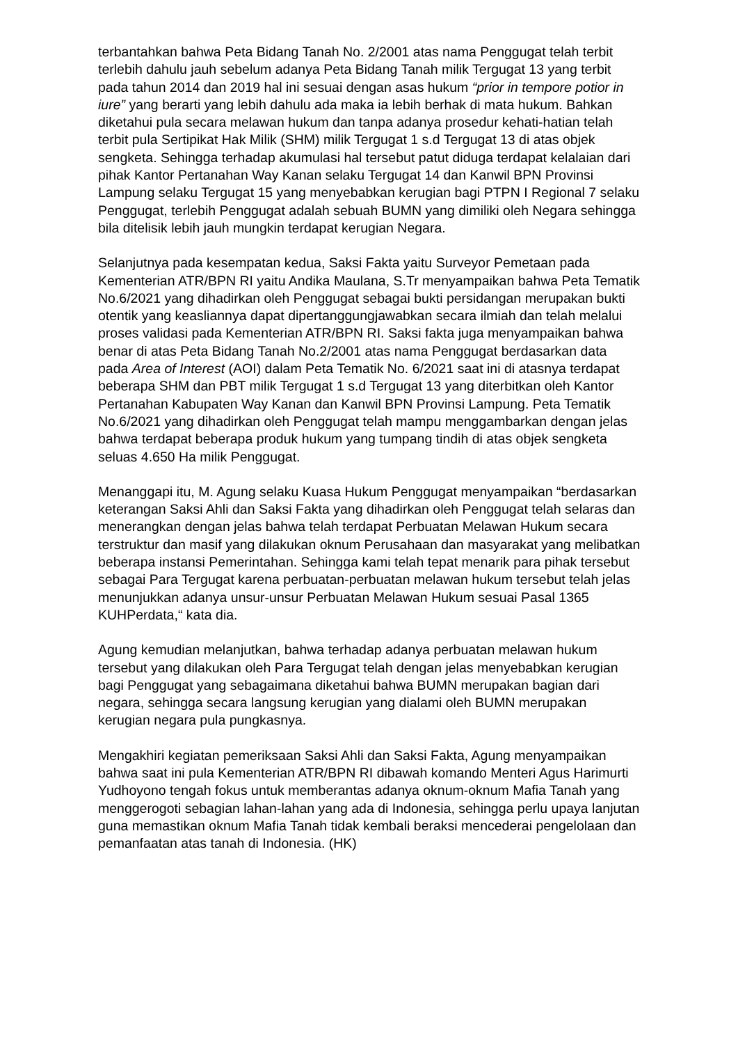terbantahkan bahwa Peta Bidang Tanah No. 2/2001 atas nama Penggugat telah terbit terlebih dahulu jauh sebelum adanya Peta Bidang Tanah milik Tergugat 13 yang terbit pada tahun 2014 dan 2019 hal ini sesuai dengan asas hukum “prior in tempore potior in iure” yang berarti yang lebih dahulu ada maka ia lebih berhak di mata hukum. Bahkan diketahui pula secara melawan hukum dan tanpa adanya prosedur kehati-hatian telah terbit pula Sertipikat Hak Milik (SHM) milik Tergugat 1 s.d Tergugat 13 di atas objek sengketa. Sehingga terhadap akumulasi hal tersebut patut diduga terdapat kelalaian dari pihak Kantor Pertanahan Way Kanan selaku Tergugat 14 dan Kanwil BPN Provinsi Lampung selaku Tergugat 15 yang menyebabkan kerugian bagi PTPN I Regional 7 selaku Penggugat, terlebih Penggugat adalah sebuah BUMN yang dimiliki oleh Negara sehingga bila ditelisik lebih jauh mungkin terdapat kerugian Negara.
Selanjutnya pada kesempatan kedua, Saksi Fakta yaitu Surveyor Pemetaan pada Kementerian ATR/BPN RI yaitu Andika Maulana, S.Tr menyampaikan bahwa Peta Tematik No.6/2021 yang dihadirkan oleh Penggugat sebagai bukti persidangan merupakan bukti otentik yang keasliannya dapat dipertanggungjawabkan secara ilmiah dan telah melalui proses validasi pada Kementerian ATR/BPN RI. Saksi fakta juga menyampaikan bahwa benar di atas Peta Bidang Tanah No.2/2001 atas nama Penggugat berdasarkan data pada Area of Interest (AOI) dalam Peta Tematik No. 6/2021 saat ini di atasnya terdapat beberapa SHM dan PBT milik Tergugat 1 s.d Tergugat 13 yang diterbitkan oleh Kantor Pertanahan Kabupaten Way Kanan dan Kanwil BPN Provinsi Lampung. Peta Tematik No.6/2021 yang dihadirkan oleh Penggugat telah mampu menggambarkan dengan jelas bahwa terdapat beberapa produk hukum yang tumpang tindih di atas objek sengketa seluas 4.650 Ha milik Penggugat.
Menanggapi itu, M. Agung selaku Kuasa Hukum Penggugat menyampaikan “berdasarkan keterangan Saksi Ahli dan Saksi Fakta yang dihadirkan oleh Penggugat telah selaras dan menerangkan dengan jelas bahwa telah terdapat Perbuatan Melawan Hukum secara terstruktur dan masif yang dilakukan oknum Perusahaan dan masyarakat yang melibatkan beberapa instansi Pemerintahan. Sehingga kami telah tepat menarik para pihak tersebut sebagai Para Tergugat karena perbuatan-perbuatan melawan hukum tersebut telah jelas menunjukkan adanya unsur-unsur Perbuatan Melawan Hukum sesuai Pasal 1365 KUHPerdata,“ kata dia.
Agung kemudian melanjutkan, bahwa terhadap adanya perbuatan melawan hukum tersebut yang dilakukan oleh Para Tergugat telah dengan jelas menyebabkan kerugian bagi Penggugat yang sebagaimana diketahui bahwa BUMN merupakan bagian dari negara, sehingga secara langsung kerugian yang dialami oleh BUMN merupakan kerugian negara pula pungkasnya.
Mengakhiri kegiatan pemeriksaan Saksi Ahli dan Saksi Fakta, Agung menyampaikan bahwa saat ini pula Kementerian ATR/BPN RI dibawah komando Menteri Agus Harimurti Yudhoyono tengah fokus untuk memberantas adanya oknum-oknum Mafia Tanah yang menggerogoti sebagian lahan-lahan yang ada di Indonesia, sehingga perlu upaya lanjutan guna memastikan oknum Mafia Tanah tidak kembali beraksi mencederai pengelolaan dan pemanfaatan atas tanah di Indonesia. (HK)